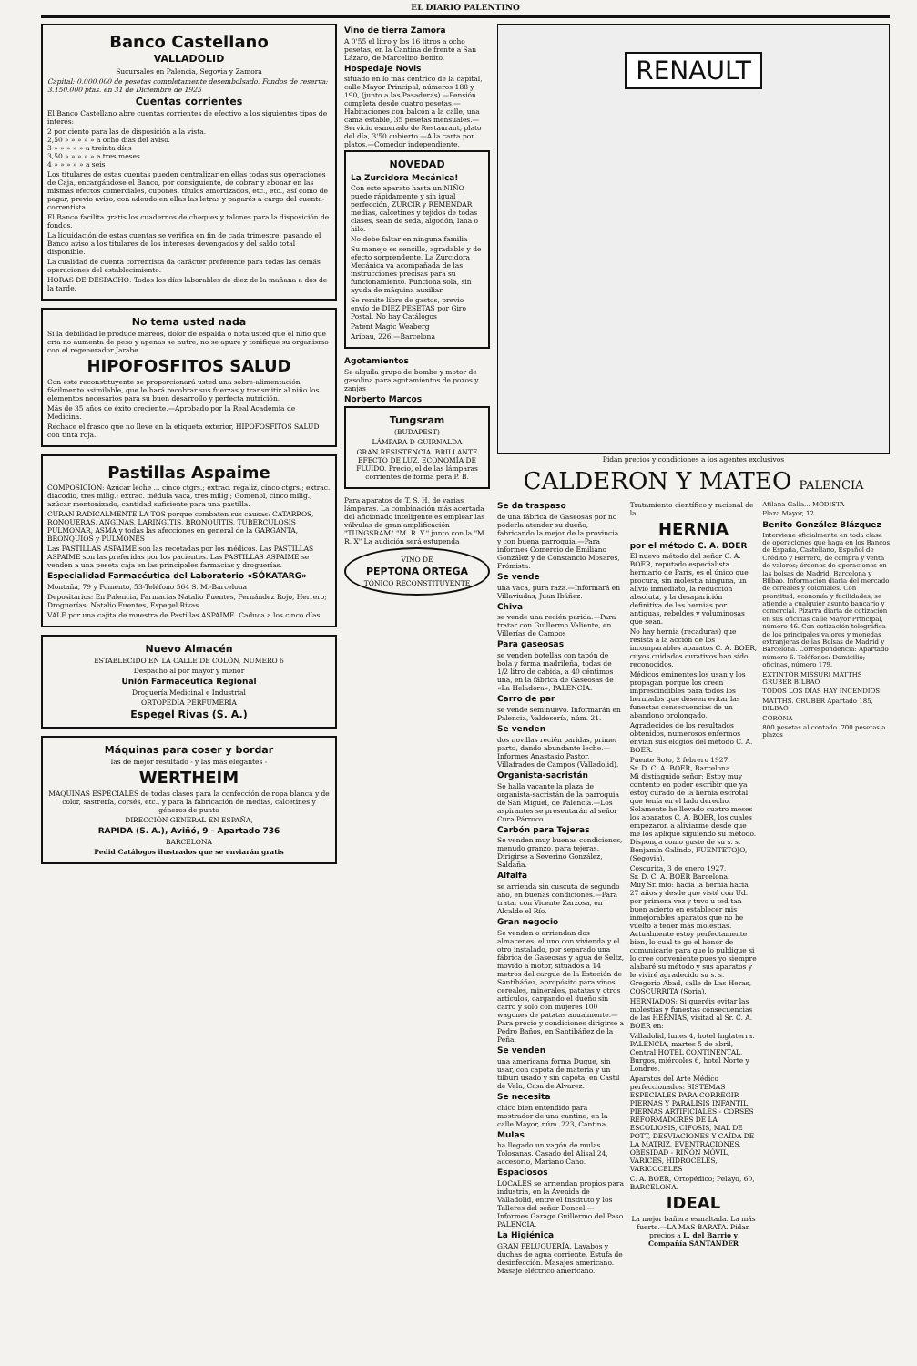EL DIARIO PALENTINO
Banco Castellano
VALLADOLID
Sucursales en Palencia, Segovia y Zamora
Capital: 0.000.000 de pesetas completamente desembolsado. Fondos de reserva: 3.150.000 ptas. en 31 de Diciembre de 1925
Cuentas corrientes
El Banco Castellano abre cuentas corrientes de efectivo a los siguientes tipos de interés:
2 por ciento para las de disposición a la vista.
2,50 » » » » » a ocho días del aviso.
3 » » » » » a treinta días
3,50 » » » » » a tres meses
4 » » » » » a seis
Los titulares de estas cuentas pueden centralizar en ellas todas sus operaciones de Caja, encargándose el Banco, por consiguiente, de cobrar y abonar en las mismas efectos comerciales, cupones, títulos amortizados, etc., etc., así como de pagar, previo aviso, con adeudo en ellas las letras y pagarés a cargo del cuenta-correntista.
El Banco facilita gratis los cuadernos de cheques y talones para la disposición de fondos.
La liquidación de estas cuentas se verifica en fin de cada trimestre, pasando el Banco aviso a los titulares de los intereses devengados y del saldo total disponible.
La cualidad de cuenta correntista da carácter preferente para todas las demás operaciones del establecimiento.
HORAS DE DESPACHO: Todos los días laborables de diez de la mañana a dos de la tarde.
No tema usted nada
Si la debilidad le produce mareos, dolor de espalda o nota usted que el niño que cría no aumenta de peso y apenas se nutre, no se apure y tonifique su organismo con el regenerador Jarabe
HIPOFOSFITOS SALUD
Con este reconstituyente se proporcionará usted una sobre-alimentación, fácilmente asimilable, que le hará recobrar sus fuerzas y transmitir al niño los elementos necesarios para su buen desarrollo y perfecta nutrición.
Más de 35 años de éxito creciente.—Aprobado por la Real Academia de Medicina.
Rechace el frasco que no lleve en la etiqueta exterior, HIPOFOSFITOS SALUD con tinta roja.
Pastillas Aspaime
COMPOSICIÓN: Azúcar leche ... cinco ctgrs.; extrac. regaliz, cinco ctgrs.; extrac. diacodio, tres milig.; extrac. médula vaca, tres milig.; Gomenol, cinco milig.; azúcar mentonizado, cantidad suficiente para una pastilla.
CURAN RADICALMENTE LA TOS porque combaten sus causas: CATARROS, RONQUERAS, ANGINAS, LARINGITIS, BRONQUITIS, TUBERCULOSIS PULMONAR, ASMA y todas las afecciones en general de la GARGANTA, BRONQUIOS y PULMONES
Las PASTILLAS ASPAIME son las recetadas por los médicos. Las PASTILLAS ASPAIME son las preferidas por los pacientes. Las PASTILLAS ASPAIME se venden a una peseta caja en las principales farmacias y droguerías.
Especialidad Farmacéutica del Laboratorio «SÓKATARG»
Montaña, 79 y Fomento, 53-Teléfono 564 S. M.-Barcelona
Depositarios: En Palencia, Farmacias Natalio Fuentes, Fernández Rojo, Herrero; Droguerías: Natalio Fuentes, Espegel Rivas.
VALE por una cajita de muestra de Pastillas ASPAIME. Caduca a los cinco días
Nuevo Almacén
ESTABLECIDO EN LA CALLE DE COLÓN, NUMERO 6
Despacho al por mayor y menor
Unión Farmacéutica Regional
Droguería Medicinal e Industrial
ORTOPEDIA PERFUMERIA
Espegel Rivas (S. A.)
Máquinas para coser y bordar
las de mejor resultado - y las más elegantes -
WERTHEIM
MÁQUINAS ESPECIALES de todas clases para la confección de ropa blanca y de color, sastrería, corsés, etc., y para la fabricación de medias, calcetines y géneros de punto
DIRECCIÓN GENERAL EN ESPAÑA,
RAPIDA (S. A.), Aviñó, 9 - Apartado 736
BARCELONA
Pedid Catálogos ilustrados que se enviarán gratis
Vino de tierra Zamora
A 0'55 el litro y los 16 litros a ocho pesetas, en la Cantina de frente a San Lázaro, de Marcelino Benito.
Hospedaje Novis
situado en lo más céntrico de la capital, calle Mayor Principal, números 188 y 190, (junto a las Pasaderas).—Pensión completa desde cuatro pesetas.—Habitaciones con balcón a la calle, una cama estable, 35 pesetas mensuales.—Servicio esmerado de Restaurant, plato del día, 3'50 cubierto.—A la carta por platos.—Comedor independiente.
NOVEDAD
La Zurcidora Mecánica!
Con este aparato hasta un NIÑO puede rápidamente y sin igual perfección, ZURCIR y REMENDAR medias, calcetines y tejidos de todas clases, sean de seda, algodón, lana o hilo.
No debe faltar en ninguna familia
Su manejo es sencillo, agradable y de efecto sorprendente. La Zurcidora Mecánica va acompañada de las instrucciones precisas para su funcionamiento. Funciona sola, sin ayuda de máquina auxiliar.
Se remite libre de gastos, previo envío de DIEZ PESETAS por Giro Postal. No hay Catálogos
Patent Magic Weaberg
Aribau, 226.—Barcelona
Agotamientos
Se alquila grupo de bombe y motor de gasolina para agotamientos de pozos y zanjas
Norberto Marcos
Tungsram
(BUDAPEST)
LÁMPARA D GUIRNALDA
GRAN RESISTENCIA. BRILLANTE EFECTO DE LUZ. ECONOMÍA DE FLUIDO. Precio, el de las lámparas corrientes de forma pera P. B.
Para aparatos de T. S. H. de varias lámparas. La combinación más acertada del aficionado inteligente es emplear las válvulas de gran amplificación "TUNGSRAM" "M. R. Y." junto con la "M. R. X" La audición será estupenda
VINO DE
PEPTONA ORTEGA
TÓNICO RECONSTITUYENTE
RENAULT
Pidan precios y condiciones a los agentes exclusivos
CALDERON Y MATEO PALENCIA
Se da traspaso
de una fábrica de Gaseosas por no poderla atender su dueño, fabricando la mejor de la provincia y con buena parroquia.—Para informes Comercio de Emiliano González y de Constancio Mosares, Frómista.
Se vende
una vaca, pura raza.—Informará en Villaviudas, Juan Ibáñez.
Chiva
se vende una recién parida.—Para tratar con Guillermo Valiente, en Villerías de Campos
Para gaseosas
se venden botellas con tapón de bola y forma madrileña, todas de 1/2 litro de cabida, a 40 céntimos una, en la fábrica de Gaseosas de «La Heladora», PALENCIA.
Carro de par
se vende seminuevo. Informarán en Palencia, Valdesería, núm. 21.
Se venden
dos novillas recién paridas, primer parto, dando abundante leche.—Informes Anastasio Pastor, Villafrades de Campos (Valladolid).
Organista-sacristán
Se halla vacante la plaza de organista-sacristán de la parroquia de San Miguel, de Palencia.—Los aspirantes se presentarán al señor Cura Párroco.
Carbón para Tejeras
Se venden muy buenas condiciones, menudo granzo, para tejeras. Dirigirse a Severino González, Saldaña.
Alfalfa
se arrienda sin cuscuta de segundo año, en buenas condiciones.—Para tratar con Vicente Zarzosa, en Alcalde el Río.
Gran negocio
Se venden o arriendan dos almacenes, el uno con vivienda y el otro instalado, por separado una fábrica de Gaseosas y agua de Seltz, movido a motor, situados a 14 metros del cargue de la Estación de Santibáñez, apropósito para vinos, cereales, minerales, patatas y otros artículos, cargando el dueño sin carro y solo con mujeres 100 wagones de patatas anualmente.—Para precio y condiciones dirigirse a Pedro Baños, en Santibáñez de la Peña.
Se venden
una americana forma Duque, sin usar, con capota de materia y un tílburi usado y sin capota, en Castil de Vela, Casa de Alvarez.
Se necesita
chico bien entendido para mostrador de una cantina, en la calle Mayor, núm. 223, Cantina
Mulas
ha llegado un vagón de mulas Tolosanas. Casado del Alisal 24, accesorio, Mariano Cano.
Espaciosos
LOCALES se arriendan propios para industria, en la Avenida de Valladolid, entre el Instituto y los Talleres del señor Doncel.—Informes Garage Guillermo del Paso PALENCIA.
La Higiénica
GRAN PELUQUERÍA. Lavabos y duchas de agua corriente. Estufa de desinfección. Masajes americano. Masaje eléctrico americano.
Tratamiento científico y racional de la
HERNIA
por el método C. A. BOER
El nuevo método del señor C. A. BOER, reputado especialista herniario de París, es el único que procura, sin molestia ninguna, un alivio inmediato, la reducción absoluta, y la desaparición definitiva de las hernias por antiguas, rebeldes y voluminosas que sean.
No hay hernia (recaduras) que resista a la acción de los incomparables aparatos C. A. BOER, cuyos cuidados curativos han sido reconocidos.
Médicos eminentes los usan y los propagan porque los creen imprescindibles para todos los herniados que deseen evitar las funestas consecuencias de un abandono prolongado.
Agradecidos de los resultados obtenidos, numerosos enfermos envían sus elogios del método C. A. BOER.
Puente Soto, 2 febrero 1927.
Sr. D. C. A. BOER, Barcelona.
Mi distinguido señor: Estoy muy contento en poder escribir que ya estoy curado de la hernia escrotal que tenía en el lado derecho. Solamente he llevado cuatro meses los aparatos C. A. BOER, los cuales empezaron a aliviarme desde que me los apliqué siguiendo su método. Disponga como guste de su s. s. Benjamín Galindo, FUENTETOJO, (Segovia).
Coscurita, 3 de enero 1927.
Sr. D. C. A. BOER Barcelona.
Muy Sr. mío: hacía la hernia hacía 27 años y desde que visté con Ud. por primera vez y tuvo u ted tan buen acierto en establecer mis inmejorables aparatos que no he vuelto a tener más molestias. Actualmente estoy perfectamente bien, lo cual te go el honor de comunicarle para que lo publique si lo cree conveniente pues yo siempre alabaré su método y sus aparatos y le viviré agradecido su s. s. Gregorio Abad, calle de Las Heras, COSCURRITA (Soria).
HERNIADOS: Si queréis evitar las molestias y funestas consecuencias de las HERNIAS, visitad al Sr. C. A. BOER en:
Valladolid, lunes 4, hotel Inglaterra.
PALENCIA, martes 5 de abril, Central HOTEL CONTINENTAL.
Burgos, miércoles 6, hotel Norte y Londres.
Aparatos del Arte Médico perfeccionados: SISTEMAS ESPECIALES PARA CORREGIR PIERNAS Y PARÁLISIS INFANTIL. PIERNAS ARTIFICIALES - CORSES REFORMADORES DE LA ESCOLIOSIS, CIFOSIS, MAL DE POTT, DESVIACIONES Y CAÍDA DE LA MATRIZ, EVENTRACIONES, OBESIDAD - RIÑÓN MÓVIL, VARICES, HIDROCELES, VARICOCELES
C. A. BOER, Ortopédico; Pelayo, 60, BARCELONA.
IDEAL
La mejor bañera esmaltada. La más fuerte.—LA MAS BARATA. Pidan precios a L. del Barrio y Compañía SANTANDER
Atilana Galla... MODISTA
Plaza Mayor, 12.
Benito González Blázquez
Interviene oficialmente en toda clase de operaciones que haga en los Bancos de España, Castellano, Español de Crédito y Herrero, de compra y venta de valores; órdenes de operaciones en las bolsas de Madrid, Barcelona y Bilbao. Información diaria del mercado de cereales y coloniales. Con prontitud, economía y facilidades, se atiende a cualquier asunto bancario y comercial. Pizarra diaria de cotización en sus oficinas calle Mayor Principal, número 46. Con cotización telegráfica de los principales valores y monedas extranjeras de las Bolsas de Madrid y Barcelona. Correspondencia: Apartado número 6. Teléfonos: Domicilio; oficinas, número 179.
EXTINTOR MISSURI MATTHS GRUBER BILBAO
TODOS LOS DÍAS HAY INCENDIOS
MATTHS. GRUBER Apartado 185, BILBAO
CORONA
800 pesetas al contado. 700 pesetas a plazos